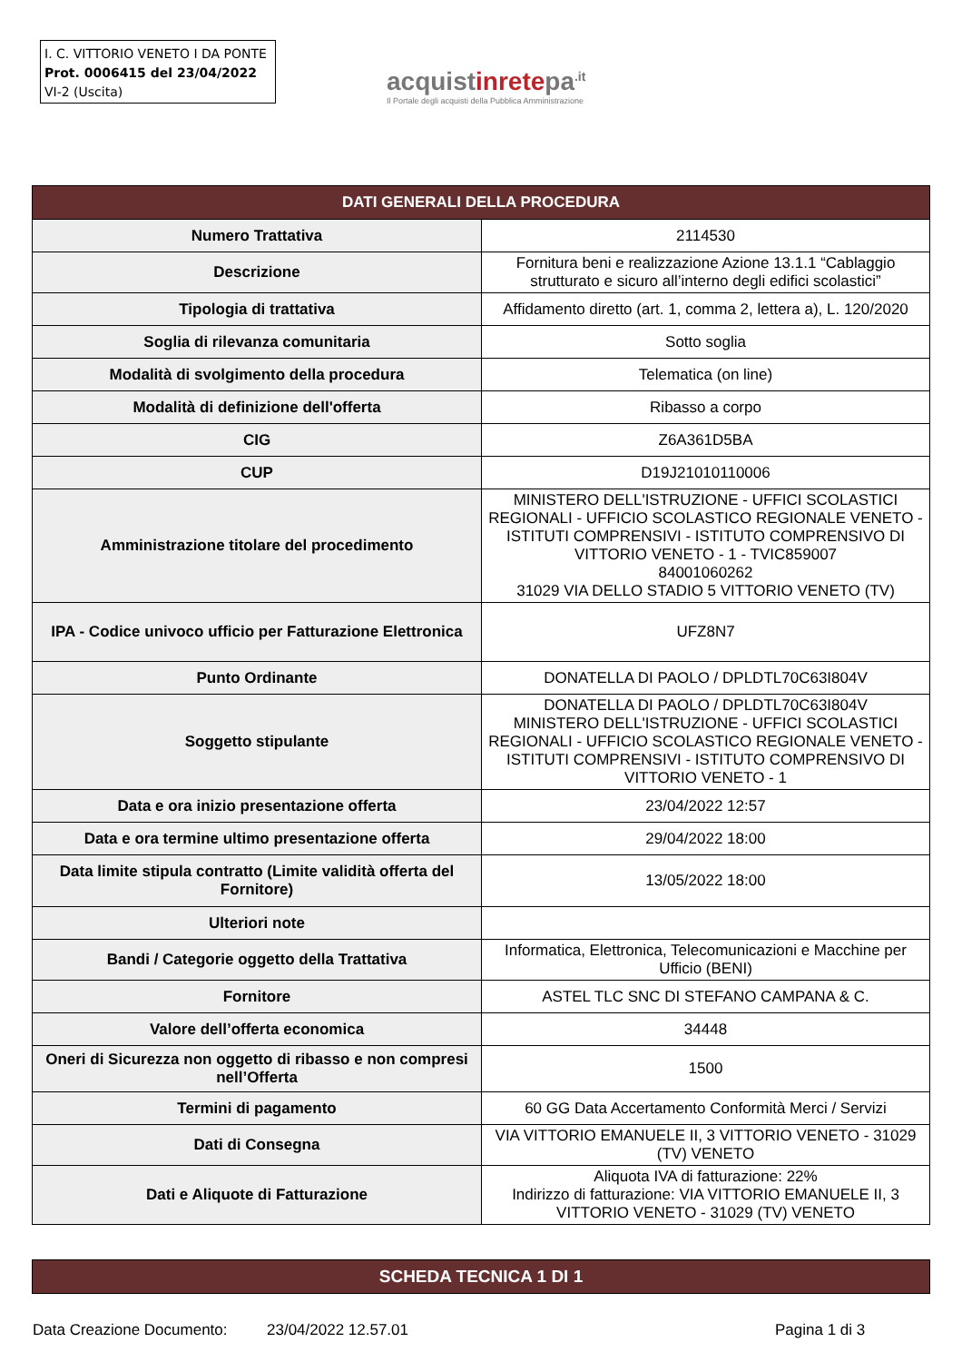I. C. VITTORIO VENETO I DA PONTE
Prot. 0006415 del 23/04/2022
VI-2 (Uscita)
acquistinretepa<sup>.it</sup>
Il Portale degli acquisti della Pubblica Amministrazione
| DATI GENERALI DELLA PROCEDURA | |
| --- | --- |
| Numero Trattativa | 2114530 |
| Descrizione | Fornitura beni e realizzazione Azione 13.1.1 “Cablaggio strutturato e sicuro all’interno degli edifici scolastici” |
| Tipologia di trattativa | Affidamento diretto (art. 1, comma 2, lettera a), L. 120/2020 |
| Soglia di rilevanza comunitaria | Sotto soglia |
| Modalità di svolgimento della procedura | Telematica (on line) |
| Modalità di definizione dell'offerta | Ribasso a corpo |
| CIG | Z6A361D5BA |
| CUP | D19J21010110006 |
| Amministrazione titolare del procedimento | MINISTERO DELL'ISTRUZIONE - UFFICI SCOLASTICI REGIONALI - UFFICIO SCOLASTICO REGIONALE VENETO - ISTITUTI COMPRENSIVI - ISTITUTO COMPRENSIVO DI VITTORIO VENETO - 1 - TVIC859007 84001060262 31029 VIA DELLO STADIO 5 VITTORIO VENETO (TV) |
| IPA - Codice univoco ufficio per Fatturazione Elettronica | UFZ8N7 |
| Punto Ordinante | DONATELLA DI PAOLO / DPLDTL70C63I804V |
| Soggetto stipulante | DONATELLA DI PAOLO / DPLDTL70C63I804V MINISTERO DELL'ISTRUZIONE - UFFICI SCOLASTICI REGIONALI - UFFICIO SCOLASTICO REGIONALE VENETO - ISTITUTI COMPRENSIVI - ISTITUTO COMPRENSIVO DI VITTORIO VENETO - 1 |
| Data e ora inizio presentazione offerta | 23/04/2022 12:57 |
| Data e ora termine ultimo presentazione offerta | 29/04/2022 18:00 |
| Data limite stipula contratto (Limite validità offerta del Fornitore) | 13/05/2022 18:00 |
| Ulteriori note | |
| Bandi / Categorie oggetto della Trattativa | Informatica, Elettronica, Telecomunicazioni e Macchine per Ufficio (BENI) |
| Fornitore | ASTEL TLC SNC DI STEFANO CAMPANA & C. |
| Valore dell’offerta economica | 34448 |
| Oneri di Sicurezza non oggetto di ribasso e non compresi nell’Offerta | 1500 |
| Termini di pagamento | 60 GG Data Accertamento Conformità Merci / Servizi |
| Dati di Consegna | VIA VITTORIO EMANUELE II, 3 VITTORIO VENETO - 31029 (TV) VENETO |
| Dati e Aliquote di Fatturazione | Aliquota IVA di fatturazione: 22% Indirizzo di fatturazione: VIA VITTORIO EMANUELE II, 3 VITTORIO VENETO - 31029 (TV) VENETO |
| SCHEDA TECNICA 1 DI 1 |
| --- |
Data Creazione Documento: 23/04/2022 12.57.01 Pagina 1 di 3